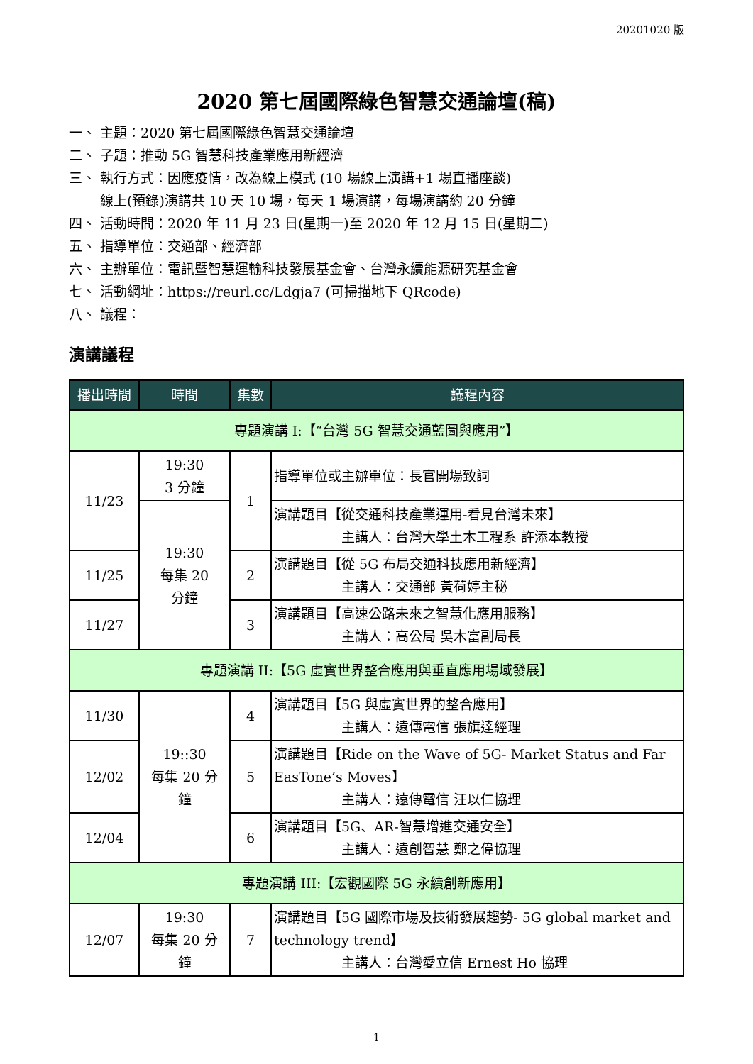20201020 版
2020 第七屆國際綠色智慧交通論壇(稿)
一、 主題：2020 第七屆國際綠色智慧交通論壇
二、 子題：推動 5G 智慧科技產業應用新經濟
三、 執行方式：因應疫情，改為線上模式 (10 場線上演講+1 場直播座談)
線上(預錄)演講共 10 天 10 場，每天 1 場演講，每場演講約 20 分鐘
四、 活動時間：2020 年 11 月 23 日(星期一)至 2020 年 12 月 15 日(星期二)
五、 指導單位：交通部、經濟部
六、 主辦單位：電訊暨智慧運輸科技發展基金會、台灣永續能源研究基金會
七、 活動網址：https://reurl.cc/Ldgja7 (可掃描地下 QRcode)
八、 議程：
演講議程
| 播出時間 | 時間 | 集數 | 議程內容 |
| --- | --- | --- | --- |
| 專題演講 I:【“台灣 5G 智慧交通藍圖與應用”】 | | | |
| 11/23 | 19:30 3 分鐘 | 1 | 指導單位或主辦單位：長官開場致詞 |
| | 19:30 每集 20 分鐘 | | 演講題目【從交通科技產業運用-看見台灣未來】 主講人：台灣大學土木工程系 許添本教授 |
| 11/25 | | 2 | 演講題目【從 5G 布局交通科技應用新經濟】 主講人：交通部 黃荷婷主秘 |
| 11/27 | | 3 | 演講題目【高速公路未來之智慧化應用服務】 主講人：高公局 吳木富副局長 |
| 專題演講 II:【5G 虛實世界整合應用與垂直應用場域發展】 | | | |
| 11/30 | 19::30 每集 20 分 鐘 | 4 | 演講題目【5G 與虛實世界的整合應用】 主講人：遠傳電信 張旗達經理 |
| 12/02 | | 5 | 演講題目【Ride on the Wave of 5G- Market Status and Far EasTone’s Moves】 主講人：遠傳電信 汪以仁協理 |
| 12/04 | | 6 | 演講題目【5G、AR-智慧增進交通安全】 主講人：遠創智慧 鄭之偉協理 |
| 專題演講 III:【宏觀國際 5G 永續創新應用】 | | | |
| 12/07 | 19:30 每集 20 分 鐘 | 7 | 演講題目【5G 國際市場及技術發展趨勢- 5G global market and technology trend】 主講人：台灣愛立信 Ernest Ho 協理 |
1